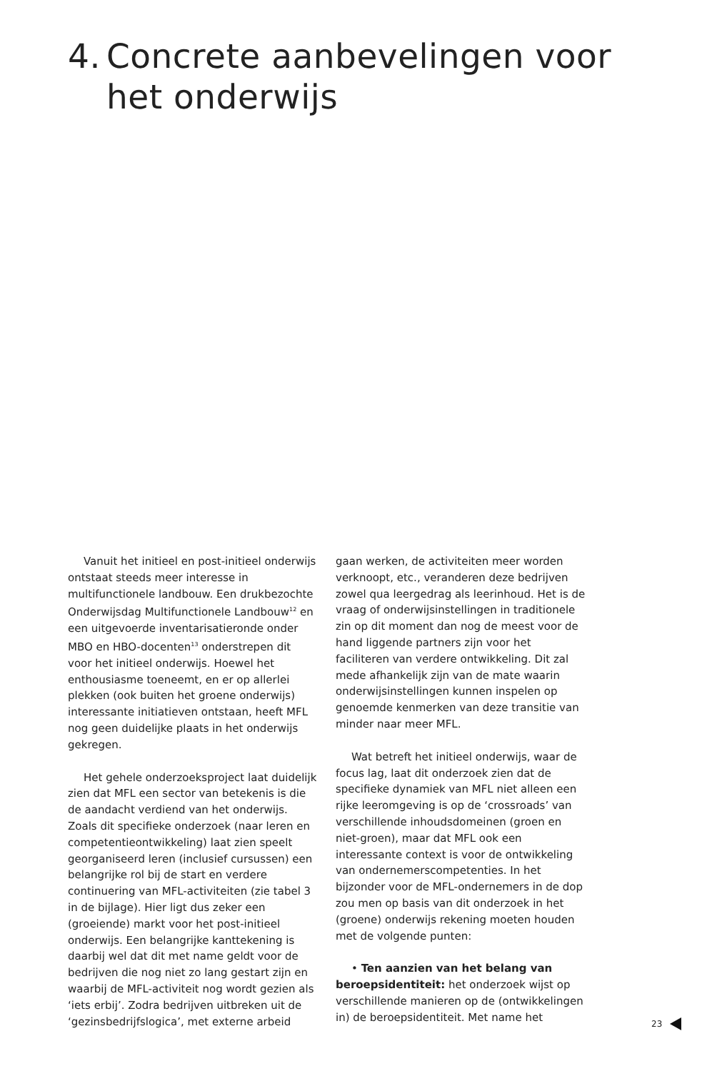4. Concrete aanbevelingen voor
het onderwijs
Vanuit het initieel en post-initieel onderwijs ontstaat steeds meer interesse in multifunctionele landbouw. Een druk­bezochte Onderwijsdag Multifunctionele Landbouw<sup>12</sup> en een uitgevoerde inventari­satieronde onder MBO en HBO-docenten<sup>13</sup> onderstrepen dit voor het initieel onderwijs. Hoewel het enthousiasme toeneemt, en er op allerlei plekken (ook buiten het groene onderwijs) interessante initiatieven ont­staan, heeft MFL nog geen duidelijke plaats in het onderwijs gekregen.
Het gehele onderzoeksproject laat duide­lijk zien dat MFL een sector van betekenis is die de aandacht verdiend van het onder­wijs. Zoals dit specifieke onderzoek (naar leren en competentieontwikkeling) laat zien speelt georganiseerd leren (inclusief cur­sussen) een belangrijke rol bij de start en verdere continuering van MFL-activiteiten (zie tabel 3 in de bijlage). Hier ligt dus zeker een (groeiende) markt voor het post-initieel onderwijs. Een belangrijke kanttekening is daarbij wel dat dit met name geldt voor de bedrijven die nog niet zo lang gestart zijn en waarbij de MFL-activiteit nog wordt gezien als ‘iets erbij’. Zodra bedrijven uitbreken uit de ‘gezinsbedrijfslogica’, met externe arbeid
gaan werken, de activiteiten meer worden verknoopt, etc., veranderen deze bedrijven zowel qua leergedrag als leerinhoud. Het is de vraag of onderwijsinstellingen in traditi­onele zin op dit moment dan nog de meest voor de hand liggende partners zijn voor het faciliteren van verdere ontwikkeling. Dit zal mede afhankelijk zijn van de mate waarin onderwijsinstellingen kunnen inspelen op genoemde kenmerken van deze transitie van minder naar meer MFL.
Wat betreft het initieel onderwijs, waar de focus lag, laat dit onderzoek zien dat de specifieke dynamiek van MFL niet alleen een rijke leeromgeving is op de ‘cross­roads’ van verschillende inhoudsdomeinen (groen en niet-groen), maar dat MFL ook een interessante context is voor de ontwik­keling van ondernemerscompetenties. In het bijzonder voor de MFL-ondernemers in de dop zou men op basis van dit onderzoek in het (groene) onderwijs rekening moeten houden met de volgende punten:
• Ten aanzien van het belang van beroepsidentiteit: het onderzoek wijst op verschillende manieren op de (ontwikkelin­gen in) de beroepsidentiteit. Met name het
23